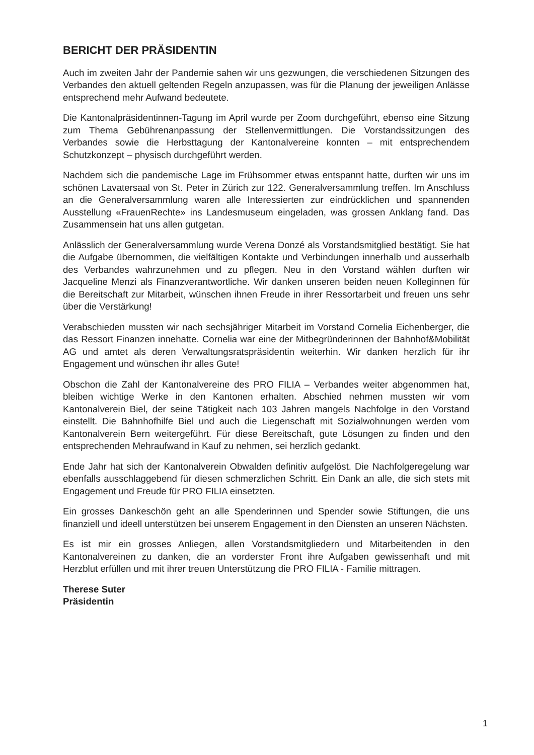BERICHT DER PRÄSIDENTIN
Auch im zweiten Jahr der Pandemie sahen wir uns gezwungen, die verschiedenen Sitzungen des Verbandes den aktuell geltenden Regeln anzupassen, was für die Planung der jeweiligen Anlässe entsprechend mehr Aufwand bedeutete.
Die Kantonalpräsidentinnen-Tagung im April wurde per Zoom durchgeführt, ebenso eine Sitzung zum Thema Gebührenanpassung der Stellenvermittlungen. Die Vorstandssitzungen des Verbandes sowie die Herbsttagung der Kantonalvereine konnten – mit entsprechendem Schutzkonzept – physisch durchgeführt werden.
Nachdem sich die pandemische Lage im Frühsommer etwas entspannt hatte, durften wir uns im schönen Lavatersaal von St. Peter in Zürich zur 122. Generalversammlung treffen. Im Anschluss an die Generalversammlung waren alle Interessierten zur eindrücklichen und spannenden Ausstellung «FrauenRechte» ins Landesmuseum eingeladen, was grossen Anklang fand. Das Zusammensein hat uns allen gutgetan.
Anlässlich der Generalversammlung wurde Verena Donzé als Vorstandsmitglied bestätigt. Sie hat die Aufgabe übernommen, die vielfältigen Kontakte und Verbindungen innerhalb und ausserhalb des Verbandes wahrzunehmen und zu pflegen. Neu in den Vorstand wählen durften wir Jacqueline Menzi als Finanzverantwortliche. Wir danken unseren beiden neuen Kolleginnen für die Bereitschaft zur Mitarbeit, wünschen ihnen Freude in ihrer Ressortarbeit und freuen uns sehr über die Verstärkung!
Verabschieden mussten wir nach sechsjähriger Mitarbeit im Vorstand Cornelia Eichenberger, die das Ressort Finanzen innehatte. Cornelia war eine der Mitbegründerinnen der Bahnhof&Mobilität AG und amtet als deren Verwaltungsratspräsidentin weiterhin. Wir danken herzlich für ihr Engagement und wünschen ihr alles Gute!
Obschon die Zahl der Kantonalvereine des PRO FILIA – Verbandes weiter abgenommen hat, bleiben wichtige Werke in den Kantonen erhalten. Abschied nehmen mussten wir vom Kantonalverein Biel, der seine Tätigkeit nach 103 Jahren mangels Nachfolge in den Vorstand einstellt. Die Bahnhofhilfe Biel und auch die Liegenschaft mit Sozialwohnungen werden vom Kantonalverein Bern weitergeführt. Für diese Bereitschaft, gute Lösungen zu finden und den entsprechenden Mehraufwand in Kauf zu nehmen, sei herzlich gedankt.
Ende Jahr hat sich der Kantonalverein Obwalden definitiv aufgelöst. Die Nachfolgeregelung war ebenfalls ausschlaggebend für diesen schmerzlichen Schritt. Ein Dank an alle, die sich stets mit Engagement und Freude für PRO FILIA einsetzten.
Ein grosses Dankeschön geht an alle Spenderinnen und Spender sowie Stiftungen, die uns finanziell und ideell unterstützen bei unserem Engagement in den Diensten an unseren Nächsten.
Es ist mir ein grosses Anliegen, allen Vorstandsmitgliedern und Mitarbeitenden in den Kantonalvereinen zu danken, die an vorderster Front ihre Aufgaben gewissenhaft und mit Herzblut erfüllen und mit ihrer treuen Unterstützung die PRO FILIA - Familie mittragen.
Therese Suter
Präsidentin
1